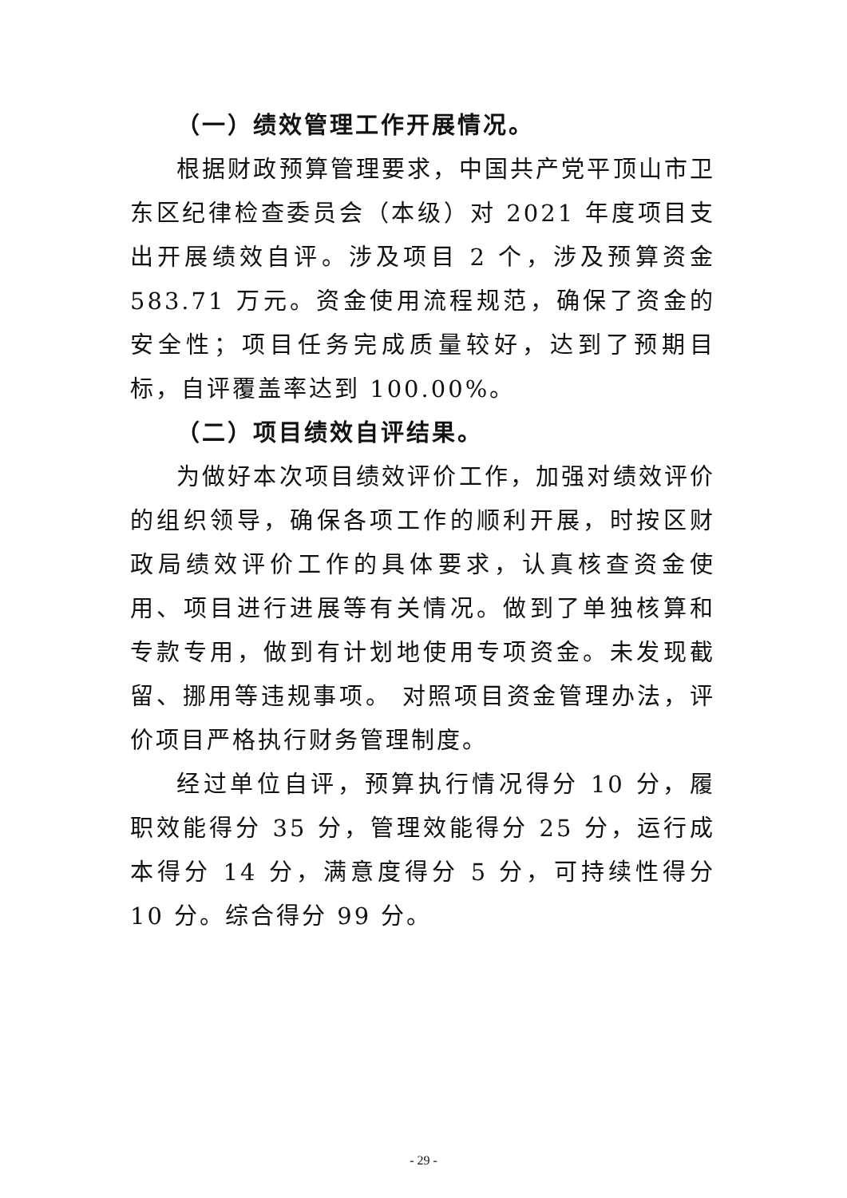（一）绩效管理工作开展情况。
根据财政预算管理要求，中国共产党平顶山市卫东区纪律检查委员会（本级）对 2021 年度项目支出开展绩效自评。涉及项目 2 个，涉及预算资金 583.71 万元。资金使用流程规范，确保了资金的安全性；项目任务完成质量较好，达到了预期目标，自评覆盖率达到 100.00%。
（二）项目绩效自评结果。
为做好本次项目绩效评价工作，加强对绩效评价的组织领导，确保各项工作的顺利开展，时按区财政局绩效评价工作的具体要求，认真核查资金使用、项目进行进展等有关情况。做到了单独核算和专款专用，做到有计划地使用专项资金。未发现截留、挪用等违规事项。 对照项目资金管理办法，评价项目严格执行财务管理制度。
经过单位自评，预算执行情况得分 10 分，履职效能得分 35 分，管理效能得分 25 分，运行成本得分 14 分，满意度得分 5 分，可持续性得分 10 分。综合得分 99 分。
- 29 -